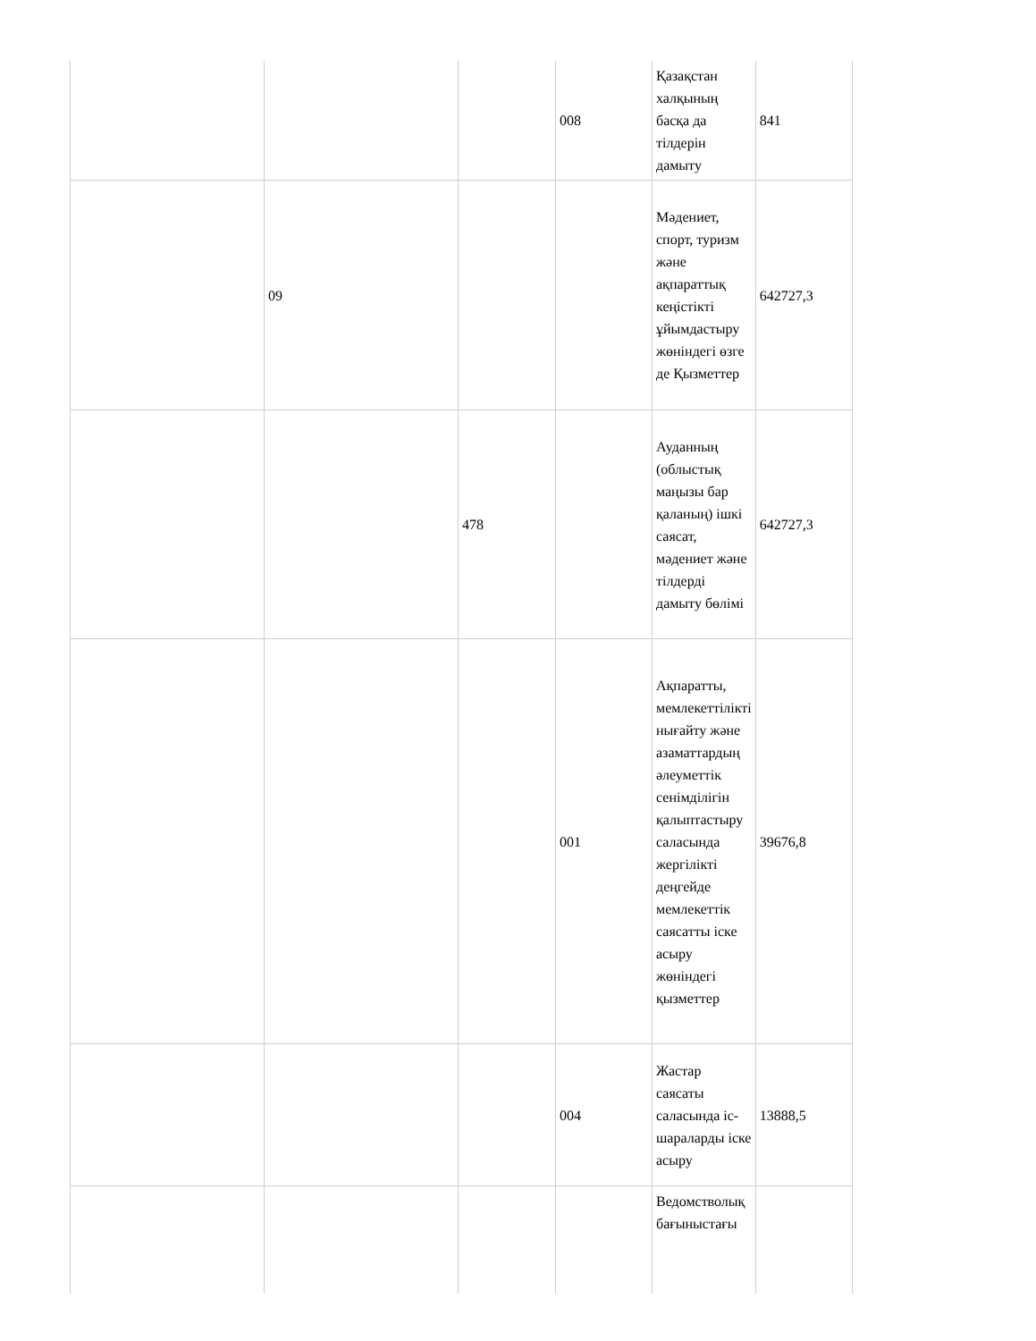| | | | 008 | Қазақстан халқының басқа да тілдерін дамыту | 841 |
| | 09 | | | Мәдениет, спорт, туризм және ақпараттық кеңістікті ұйымдастыру жөніндегі өзге де Қызметтер | 642727,3 |
| | | 478 | | Ауданның (облыстық маңызы бар қаланың) ішкі саясат, мәдениет және тілдерді дамыту бөлімі | 642727,3 |
| | | | 001 | Ақпаратты, мемлекеттілікті нығайту және азаматтардың әлеуметтік сенімділігін қалыптастыру саласында жергілікті деңгейде мемлекеттік саясатты іске асыру жөніндегі қызметтер | 39676,8 |
| | | | 004 | Жастар саясаты саласында іс-шараларды іске асыру | 13888,5 |
| | | | | Ведомстволық бағыныстағы | |